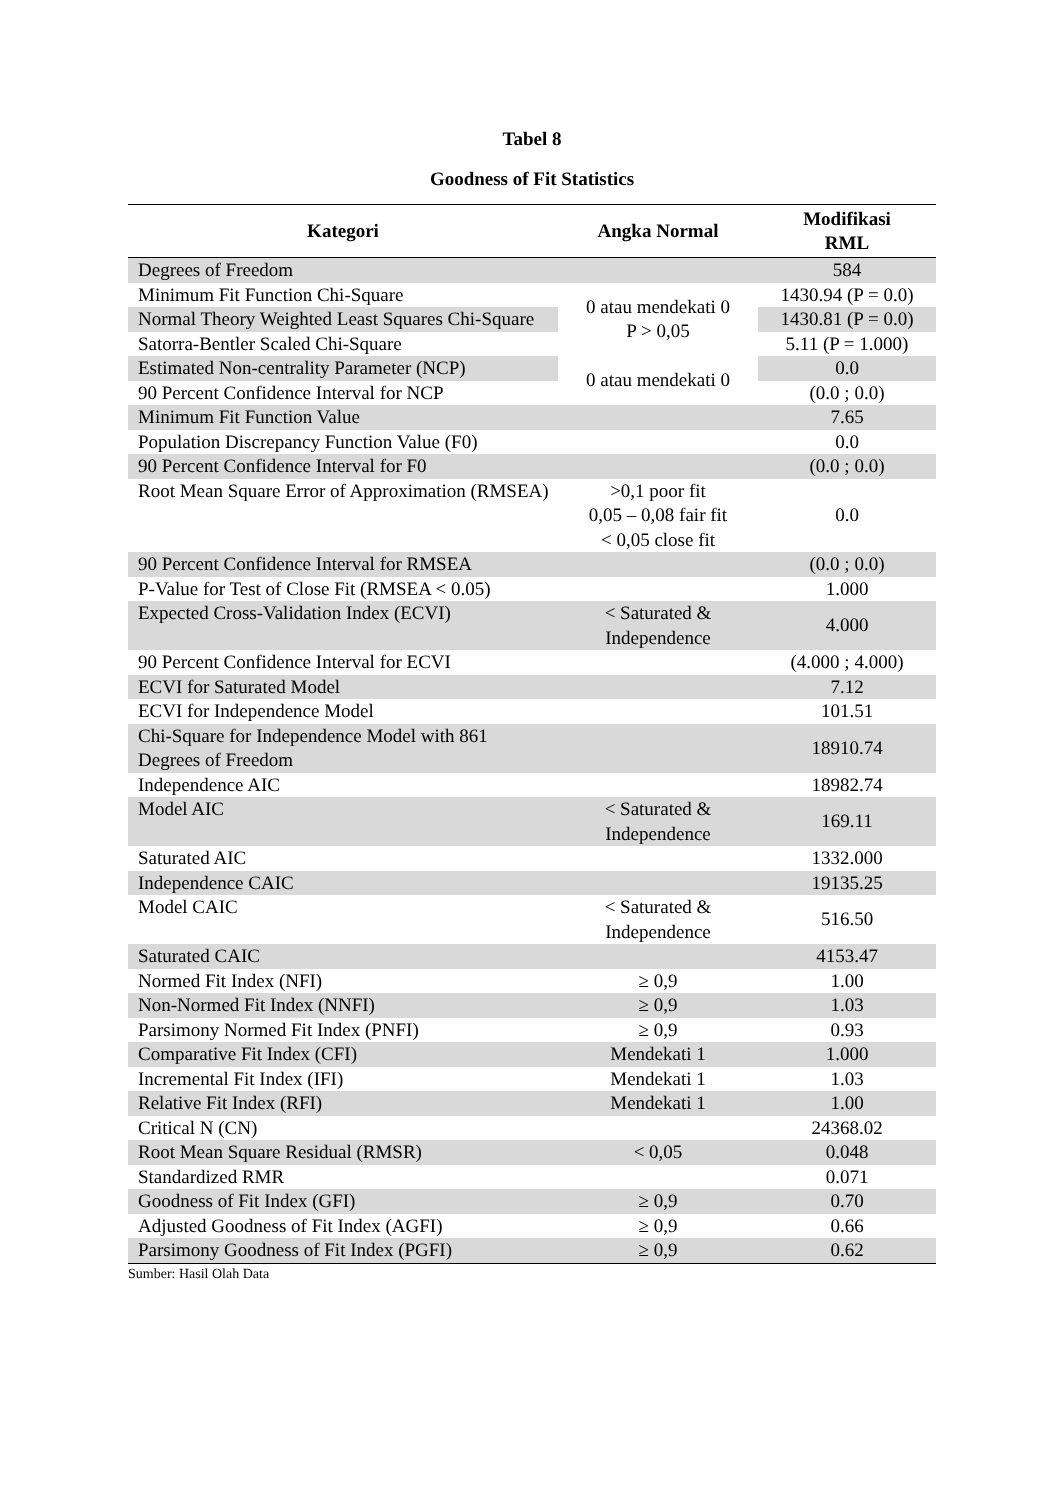Tabel 8
Goodness of Fit Statistics
| Kategori | Angka Normal | Modifikasi RML |
| --- | --- | --- |
| Degrees of Freedom | | 584 |
| Minimum Fit Function Chi-Square | 0 atau mendekati 0 P > 0,05 | 1430.94 (P = 0.0) |
| Normal Theory Weighted Least Squares Chi-Square | | 1430.81 (P = 0.0) |
| Satorra-Bentler Scaled Chi-Square | | 5.11 (P = 1.000) |
| Estimated Non-centrality Parameter (NCP) | 0 atau mendekati 0 | 0.0 |
| 90 Percent Confidence Interval for NCP | | (0.0 ; 0.0) |
| Minimum Fit Function Value | | 7.65 |
| Population Discrepancy Function Value (F0) | | 0.0 |
| 90 Percent Confidence Interval for F0 | | (0.0 ; 0.0) |
| Root Mean Square Error of Approximation (RMSEA) | >0,1 poor fit 0,05 – 0,08 fair fit < 0,05 close fit | 0.0 |
| 90 Percent Confidence Interval for RMSEA | | (0.0 ; 0.0) |
| P-Value for Test of Close Fit (RMSEA < 0.05) | | 1.000 |
| Expected Cross-Validation Index (ECVI) | < Saturated & Independence | 4.000 |
| 90 Percent Confidence Interval for ECVI | | (4.000 ; 4.000) |
| ECVI for Saturated Model | | 7.12 |
| ECVI for Independence Model | | 101.51 |
| Chi-Square for Independence Model with 861 Degrees of Freedom | | 18910.74 |
| Independence AIC | | 18982.74 |
| Model AIC | < Saturated & Independence | 169.11 |
| Saturated AIC | | 1332.000 |
| Independence CAIC | | 19135.25 |
| Model CAIC | < Saturated & Independence | 516.50 |
| Saturated CAIC | | 4153.47 |
| Normed Fit Index (NFI) | ≥ 0,9 | 1.00 |
| Non-Normed Fit Index (NNFI) | ≥ 0,9 | 1.03 |
| Parsimony Normed Fit Index (PNFI) | ≥ 0,9 | 0.93 |
| Comparative Fit Index (CFI) | Mendekati 1 | 1.000 |
| Incremental Fit Index (IFI) | Mendekati 1 | 1.03 |
| Relative Fit Index (RFI) | Mendekati 1 | 1.00 |
| Critical N (CN) | | 24368.02 |
| Root Mean Square Residual (RMSR) | < 0,05 | 0.048 |
| Standardized RMR | | 0.071 |
| Goodness of Fit Index (GFI) | ≥ 0,9 | 0.70 |
| Adjusted Goodness of Fit Index (AGFI) | ≥ 0,9 | 0.66 |
| Parsimony Goodness of Fit Index (PGFI) | ≥ 0,9 | 0.62 |
Sumber: Hasil Olah Data